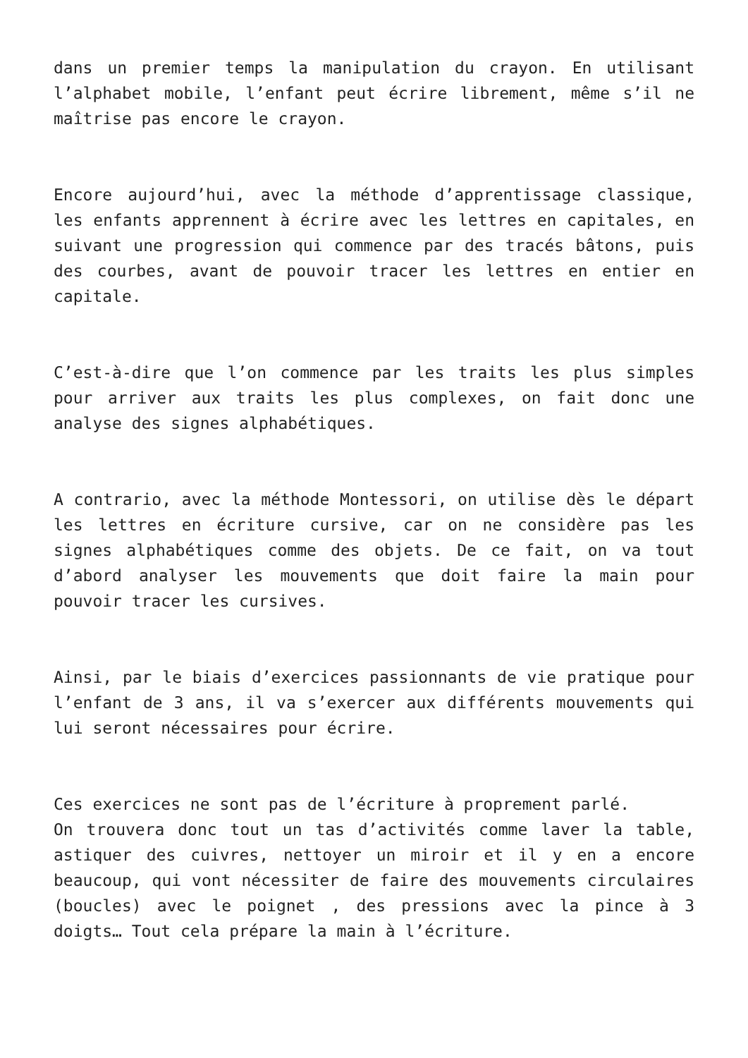dans un premier temps la manipulation du crayon. En utilisant l’alphabet mobile, l’enfant peut écrire librement, même s’il ne maîtrise pas encore le crayon.
Encore aujourd’hui, avec la méthode d’apprentissage classique, les enfants apprennent à écrire avec les lettres en capitales, en suivant une progression qui commence par des tracés bâtons, puis des courbes, avant de pouvoir tracer les lettres en entier en capitale.
C’est-à-dire que l’on commence par les traits les plus simples pour arriver aux traits les plus complexes, on fait donc une analyse des signes alphabétiques.
A contrario, avec la méthode Montessori, on utilise dès le départ les lettres en écriture cursive, car on ne considère pas les signes alphabétiques comme des objets. De ce fait, on va tout d’abord analyser les mouvements que doit faire la main pour pouvoir tracer les cursives.
Ainsi, par le biais d’exercices passionnants de vie pratique pour l’enfant de 3 ans, il va s’exercer aux différents mouvements qui lui seront nécessaires pour écrire.
Ces exercices ne sont pas de l’écriture à proprement parlé.
On trouvera donc tout un tas d’activités comme laver la table, astiquer des cuivres, nettoyer un miroir et il y en a encore beaucoup, qui vont nécessiter de faire des mouvements circulaires (boucles) avec le poignet , des pressions avec la pince à 3 doigts… Tout cela prépare la main à l’écriture.